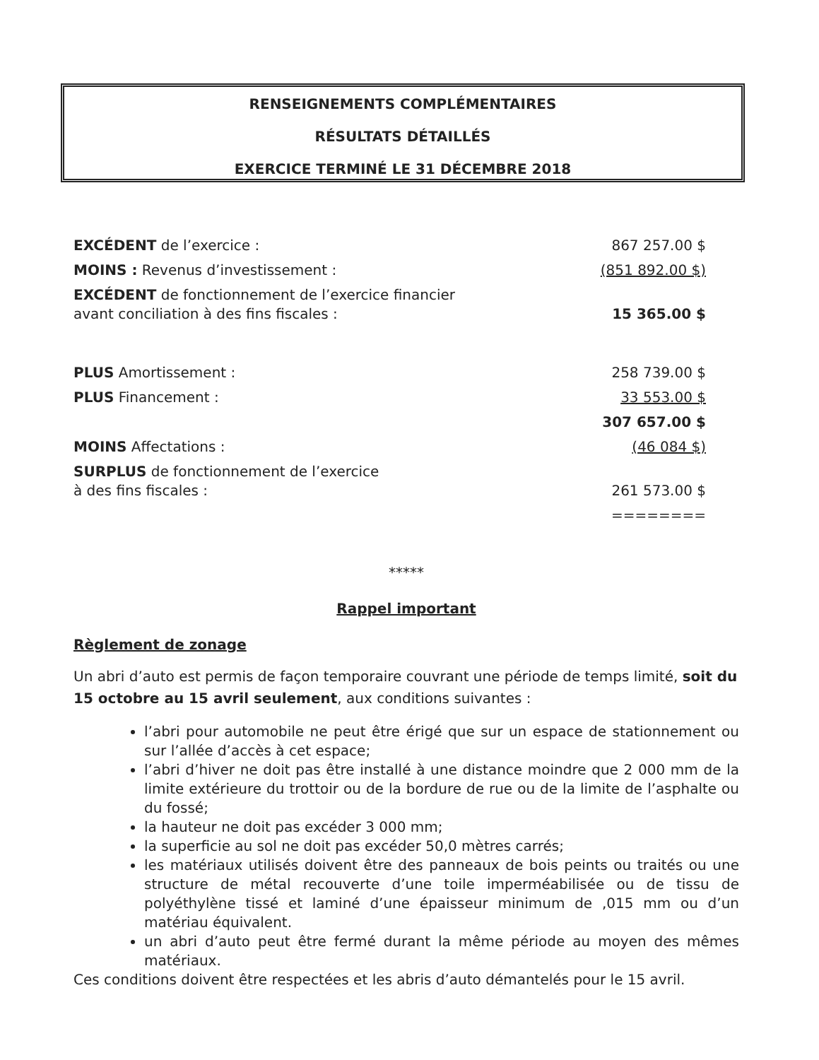RENSEIGNEMENTS COMPLÉMENTAIRES
RÉSULTATS DÉTAILLÉS
EXERCICE TERMINÉ LE 31 DÉCEMBRE 2018
| EXCÉDENT de l’exercice : | 867 257.00 $ |
| MOINS : Revenus d’investissement : | (851 892.00 $) |
| EXCÉDENT de fonctionnement de l’exercice financier avant conciliation à des fins fiscales : | 15 365.00 $ |
| PLUS Amortissement : | 258 739.00 $ |
| PLUS Financement : | 33 553.00 $ |
| | 307 657.00 $ |
| MOINS Affectations : | (46 084 $) |
| SURPLUS de fonctionnement de l’exercice à des fins fiscales : | 261 573.00 $ |
| | ======== |
*****
Rappel important
Règlement de zonage
Un abri d’auto est permis de façon temporaire couvrant une période de temps limité, soit du 15 octobre au 15 avril seulement, aux conditions suivantes :
l’abri pour automobile ne peut être érigé que sur un espace de stationnement ou sur l’allée d’accès à cet espace;
l’abri d’hiver ne doit pas être installé à une distance moindre que 2 000 mm de la limite extérieure du trottoir ou de la bordure de rue ou de la limite de l’asphalte ou du fossé;
la hauteur ne doit pas excéder 3 000 mm;
la superficie au sol ne doit pas excéder 50,0 mètres carrés;
les matériaux utilisés doivent être des panneaux de bois peints ou traités ou une structure de métal recouverte d’une toile imperméabilisée ou de tissu de polyéthylène tissé et laminé d’une épaisseur minimum de ,015 mm ou d’un matériau équivalent.
un abri d’auto peut être fermé durant la même période au moyen des mêmes matériaux.
Ces conditions doivent être respectées et les abris d’auto démantelés pour le 15 avril.